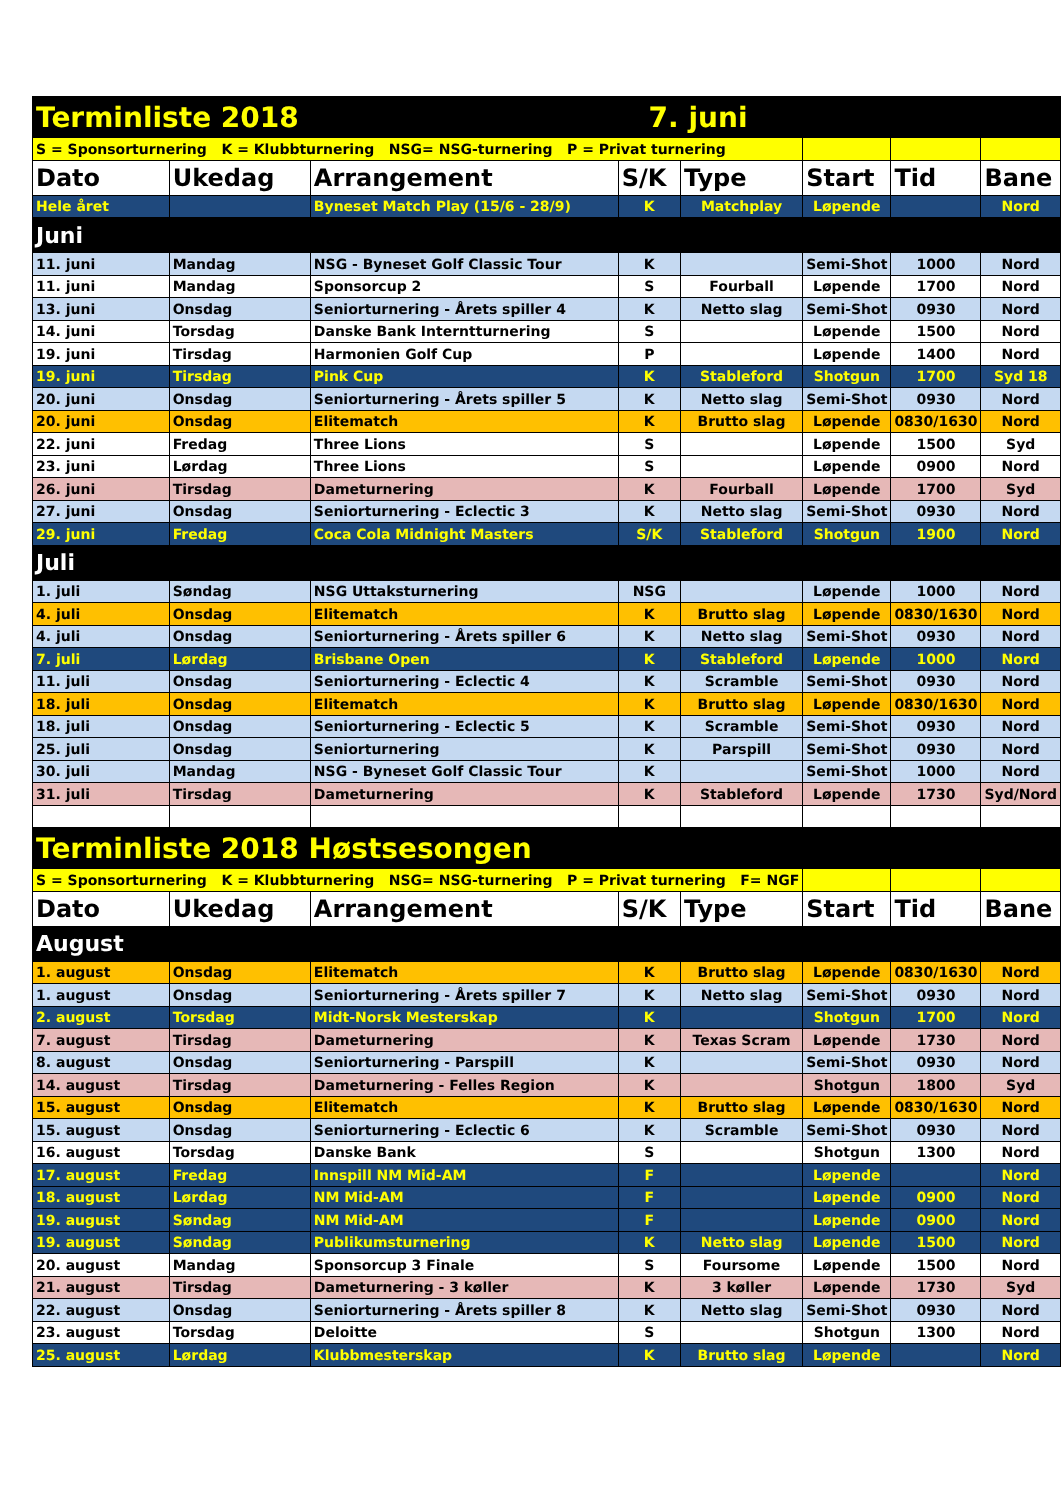| Terminliste 2018 7. juni | | | | | | | |
| S = Sponsorturnering K = Klubbturnering NSG= NSG-turnering P = Privat turnering | | | | | | | |
| Dato | Ukedag | Arrangement | S/K | Type | Start | Tid | Bane |
| Hele året | | Byneset Match Play (15/6 - 28/9) | K | Matchplay | Løpende | | Nord |
| Juni | | | | | | | |
| 11. juni | Mandag | NSG - Byneset Golf Classic Tour | K | | Semi-Shot | 1000 | Nord |
| 11. juni | Mandag | Sponsorcup 2 | S | Fourball | Løpende | 1700 | Nord |
| 13. juni | Onsdag | Seniorturnering - Årets spiller 4 | K | Netto slag | Semi-Shot | 0930 | Nord |
| 14. juni | Torsdag | Danske Bank Interntturnering | S | | Løpende | 1500 | Nord |
| 19. juni | Tirsdag | Harmonien Golf Cup | P | | Løpende | 1400 | Nord |
| 19. juni | Tirsdag | Pink Cup | K | Stableford | Shotgun | 1700 | Syd 18 |
| 20. juni | Onsdag | Seniorturnering - Årets spiller 5 | K | Netto slag | Semi-Shot | 0930 | Nord |
| 20. juni | Onsdag | Elitematch | K | Brutto slag | Løpende | 0830/1630 | Nord |
| 22. juni | Fredag | Three Lions | S | | Løpende | 1500 | Syd |
| 23. juni | Lørdag | Three Lions | S | | Løpende | 0900 | Nord |
| 26. juni | Tirsdag | Dameturnering | K | Fourball | Løpende | 1700 | Syd |
| 27. juni | Onsdag | Seniorturnering - Eclectic 3 | K | Netto slag | Semi-Shot | 0930 | Nord |
| 29. juni | Fredag | Coca Cola Midnight Masters | S/K | Stableford | Shotgun | 1900 | Nord |
| Juli | | | | | | | |
| 1. juli | Søndag | NSG Uttaksturnering | NSG | | Løpende | 1000 | Nord |
| 4. juli | Onsdag | Elitematch | K | Brutto slag | Løpende | 0830/1630 | Nord |
| 4. juli | Onsdag | Seniorturnering - Årets spiller 6 | K | Netto slag | Semi-Shot | 0930 | Nord |
| 7. juli | Lørdag | Brisbane Open | K | Stableford | Løpende | 1000 | Nord |
| 11. juli | Onsdag | Seniorturnering - Eclectic 4 | K | Scramble | Semi-Shot | 0930 | Nord |
| 18. juli | Onsdag | Elitematch | K | Brutto slag | Løpende | 0830/1630 | Nord |
| 18. juli | Onsdag | Seniorturnering - Eclectic 5 | K | Scramble | Semi-Shot | 0930 | Nord |
| 25. juli | Onsdag | Seniorturnering | K | Parspill | Semi-Shot | 0930 | Nord |
| 30. juli | Mandag | NSG - Byneset Golf Classic Tour | K | | Semi-Shot | 1000 | Nord |
| 31. juli | Tirsdag | Dameturnering | K | Stableford | Løpende | 1730 | Syd/Nord |
| Terminliste 2018 Høstsesongen | | | | | | | |
| S = Sponsorturnering K = Klubbturnering NSG= NSG-turnering P = Privat turnering F= NGF | | | | | | | |
| Dato | Ukedag | Arrangement | S/K | Type | Start | Tid | Bane |
| August | | | | | | | |
| 1. august | Onsdag | Elitematch | K | Brutto slag | Løpende | 0830/1630 | Nord |
| 1. august | Onsdag | Seniorturnering - Årets spiller 7 | K | Netto slag | Semi-Shot | 0930 | Nord |
| 2. august | Torsdag | Midt-Norsk Mesterskap | K | | Shotgun | 1700 | Nord |
| 7. august | Tirsdag | Dameturnering | K | Texas Scram | Løpende | 1730 | Nord |
| 8. august | Onsdag | Seniorturnering - Parspill | K | | Semi-Shot | 0930 | Nord |
| 14. august | Tirsdag | Dameturnering - Felles Region | K | | Shotgun | 1800 | Syd |
| 15. august | Onsdag | Elitematch | K | Brutto slag | Løpende | 0830/1630 | Nord |
| 15. august | Onsdag | Seniorturnering - Eclectic 6 | K | Scramble | Semi-Shot | 0930 | Nord |
| 16. august | Torsdag | Danske Bank | S | | Shotgun | 1300 | Nord |
| 17. august | Fredag | Innspill NM Mid-AM | F | | Løpende | | Nord |
| 18. august | Lørdag | NM Mid-AM | F | | Løpende | 0900 | Nord |
| 19. august | Søndag | NM Mid-AM | F | | Løpende | 0900 | Nord |
| 19. august | Søndag | Publikumsturnering | K | Netto slag | Løpende | 1500 | Nord |
| 20. august | Mandag | Sponsorcup 3 Finale | S | Foursome | Løpende | 1500 | Nord |
| 21. august | Tirsdag | Dameturnering - 3 køller | K | 3 køller | Løpende | 1730 | Syd |
| 22. august | Onsdag | Seniorturnering - Årets spiller 8 | K | Netto slag | Semi-Shot | 0930 | Nord |
| 23. august | Torsdag | Deloitte | S | | Shotgun | 1300 | Nord |
| 25. august | Lørdag | Klubbmesterskap | K | Brutto slag | Løpende | | Nord |